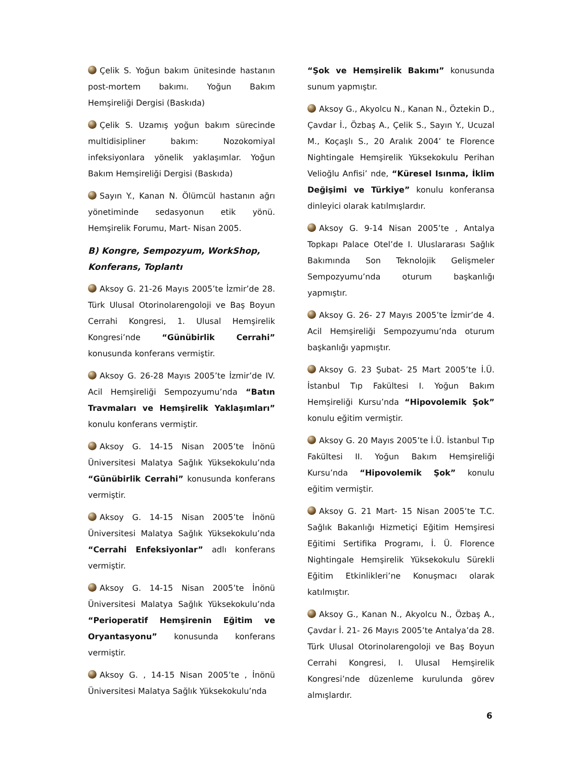Çelik S. Yoğun bakım ünitesinde hastanın post-mortem bakımı. Yoğun Bakım Hemşireliği Dergisi (Baskıda)
Çelik S. Uzamış yoğun bakım sürecinde multidisipliner bakım: Nozokomiyal infeksiyonlara yönelik yaklaşımlar. Yoğun Bakım Hemşireliği Dergisi (Baskıda)
Sayın Y., Kanan N. Ölümcül hastanın ağrı yönetiminde sedasyonun etik yönü. Hemşirelik Forumu, Mart- Nisan 2005.
B) Kongre, Sempozyum, WorkShop, Konferans, Toplantı
Aksoy G. 21-26 Mayıs 2005’te İzmir’de 28. Türk Ulusal Otorinolarengoloji ve Baş Boyun Cerrahi Kongresi, 1. Ulusal Hemşirelik Kongresi’nde “Günübirlik Cerrahi” konusunda konferans vermiştir.
Aksoy G. 26-28 Mayıs 2005’te İzmir’de IV. Acil Hemşireliği Sempozyumu’nda “Batın Travmaları ve Hemşirelik Yaklaşımları” konulu konferans vermiştir.
Aksoy G. 14-15 Nisan 2005’te İnönü Üniversitesi Malatya Sağlık Yüksekokulu’nda “Günübirlik Cerrahi” konusunda konferans vermiştir.
Aksoy G. 14-15 Nisan 2005’te İnönü Üniversitesi Malatya Sağlık Yüksekokulu’nda “Cerrahi Enfeksiyonlar” adlı konferans vermiştir.
Aksoy G. 14-15 Nisan 2005’te İnönü Üniversitesi Malatya Sağlık Yüksekokulu’nda “Perioperatif Hemşirenin Eğitim ve Oryantasyonu” konusunda konferans vermiştir.
Aksoy G. , 14-15 Nisan 2005’te , İnönü Üniversitesi Malatya Sağlık Yüksekokulu’nda
“Şok ve Hemşirelik Bakımı” konusunda sunum yapmıştır.
Aksoy G., Akyolcu N., Kanan N., Öztekin D., Çavdar İ., Özbaş A., Çelik S., Sayın Y., Ucuzal M., Koçaşlı S., 20 Aralık 2004’ te Florence Nightingale Hemşirelik Yüksekokulu Perihan Velioğlu Anfisi’ nde, “Küresel Isınma, İklim Değişimi ve Türkiye” konulu konferansa dinleyici olarak katılmışlardır.
Aksoy G. 9-14 Nisan 2005’te , Antalya Topkapı Palace Otel’de I. Uluslararası Sağlık Bakımında Son Teknolojik Gelişmeler Sempozyumu’nda oturum başkanlığı yapmıştır.
Aksoy G. 26- 27 Mayıs 2005’te İzmir’de 4. Acil Hemşireliği Sempozyumu’nda oturum başkanlığı yapmıştır.
Aksoy G. 23 Şubat- 25 Mart 2005’te İ.Ü. İstanbul Tıp Fakültesi I. Yoğun Bakım Hemşireliği Kursu’nda “Hipovolemik Şok” konulu eğitim vermiştir.
Aksoy G. 20 Mayıs 2005’te İ.Ü. İstanbul Tıp Fakültesi II. Yoğun Bakım Hemşireliği Kursu’nda “Hipovolemik Şok” konulu eğitim vermiştir.
Aksoy G. 21 Mart- 15 Nisan 2005’te T.C. Sağlık Bakanlığı Hizmetiçi Eğitim Hemşiresi Eğitimi Sertifika Programı, İ. Ü. Florence Nightingale Hemşirelik Yüksekokulu Sürekli Eğitim Etkinlikleri’ne Konuşmacı olarak katılmıştır.
Aksoy G., Kanan N., Akyolcu N., Özbaş A., Çavdar İ. 21- 26 Mayıs 2005’te Antalya’da 28. Türk Ulusal Otorinolarengoloji ve Baş Boyun Cerrahi Kongresi, I. Ulusal Hemşirelik Kongresi’nde düzenleme kurulunda görev almışlardır.
6